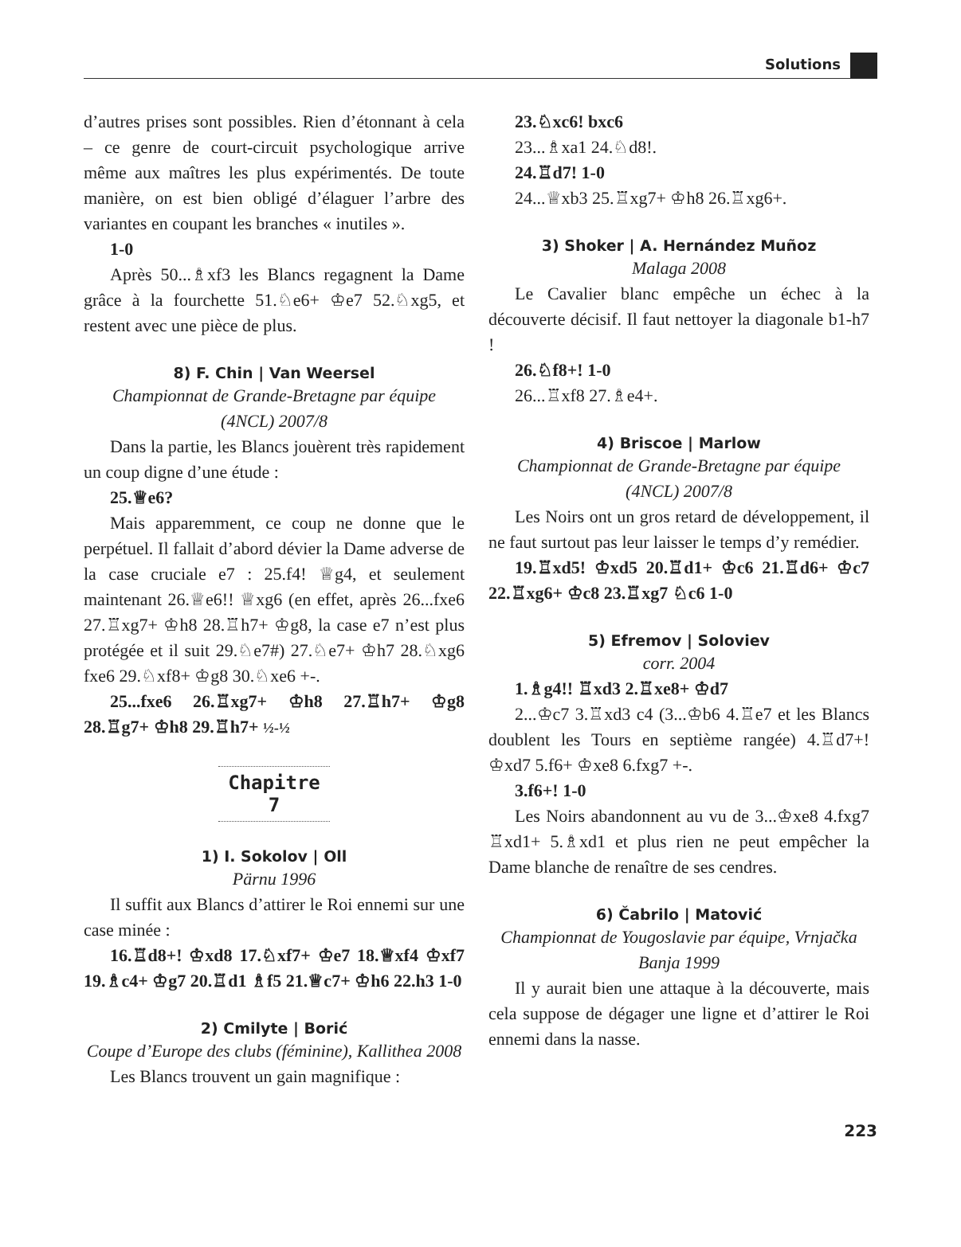Solutions
d’autres prises sont possibles. Rien d’étonnant à cela – ce genre de court-circuit psychologique arrive même aux maîtres les plus expérimentés. De toute manière, on est bien obligé d’élaguer l’arbre des variantes en coupant les branches « inutiles ».
1-0
Après 50...♗xf3 les Blancs regagnent la Dame grâce à la fourchette 51.♘e6+ ♔e7 52.♘xg5, et restent avec une pièce de plus.
8) F. Chin | Van Weersel
Championnat de Grande-Bretagne par équipe (4NCL) 2007/8
Dans la partie, les Blancs jouèrent très rapidement un coup digne d’une étude :
25.♕e6?
Mais apparemment, ce coup ne donne que le perpétuel. Il fallait d’abord dévier la Dame adverse de la case cruciale e7 : 25.f4! ♕g4, et seulement maintenant 26.♕e6!! ♕xg6 (en effet, après 26...fxe6 27.♖xg7+ ♔h8 28.♖h7+ ♔g8, la case e7 n’est plus protégée et il suit 29.♘e7#) 27.♘e7+ ♔h7 28.♘xg6 fxe6 29.♘xf8+ ♔g8 30.♘xe6 +-.
25...fxe6 26.♖xg7+ ♔h8 27.♖h7+ ♔g8 28.♖g7+ ♔h8 29.♖h7+ ½-½
Chapitre 7
1) I. Sokolov | Oll
Pärnu 1996
Il suffit aux Blancs d’attirer le Roi ennemi sur une case minée :
16.♖d8+! ♔xd8 17.♘xf7+ ♔e7 18.♕xf4 ♔xf7 19.♗c4+ ♔g7 20.♖d1 ♗f5 21.♕c7+ ♔h6 22.h3 1-0
2) Cmilyte | Borić
Coupe d’Europe des clubs (féminine), Kallithea 2008
Les Blancs trouvent un gain magnifique :
23.♘xc6! bxc6
23...♗xa1 24.♘d8!.
24.♖d7! 1-0
24...♕xb3 25.♖xg7+ ♔h8 26.♖xg6+.
3) Shoker | A. Hernández Muñoz
Malaga 2008
Le Cavalier blanc empêche un échec à la découverte décisif. Il faut nettoyer la diagonale b1-h7 !
26.♘f8+! 1-0
26...♖xf8 27.♗e4+.
4) Briscoe | Marlow
Championnat de Grande-Bretagne par équipe (4NCL) 2007/8
Les Noirs ont un gros retard de développement, il ne faut surtout pas leur laisser le temps d’y remédier.
19.♖xd5! ♔xd5 20.♖d1+ ♔c6 21.♖d6+ ♔c7 22.♖xg6+ ♔c8 23.♖xg7 ♘c6 1-0
5) Efremov | Soloviev
corr. 2004
1.♗g4!! ♖xd3 2.♖xe8+ ♔d7
2...♔c7 3.♖xd3 c4 (3...♔b6 4.♖e7 et les Blancs doublent les Tours en septième rangée) 4.♖d7+! ♔xd7 5.f6+ ♔xe8 6.fxg7 +-.
3.f6+! 1-0
Les Noirs abandonnent au vu de 3...♔xe8 4.fxg7 ♖xd1+ 5.♗xd1 et plus rien ne peut empêcher la Dame blanche de renaître de ses cendres.
6) Čabrilo | Matović
Championnat de Yougoslavie par équipe, Vrnjačka Banja 1999
Il y aurait bien une attaque à la découverte, mais cela suppose de dégager une ligne et d’attirer le Roi ennemi dans la nasse.
223